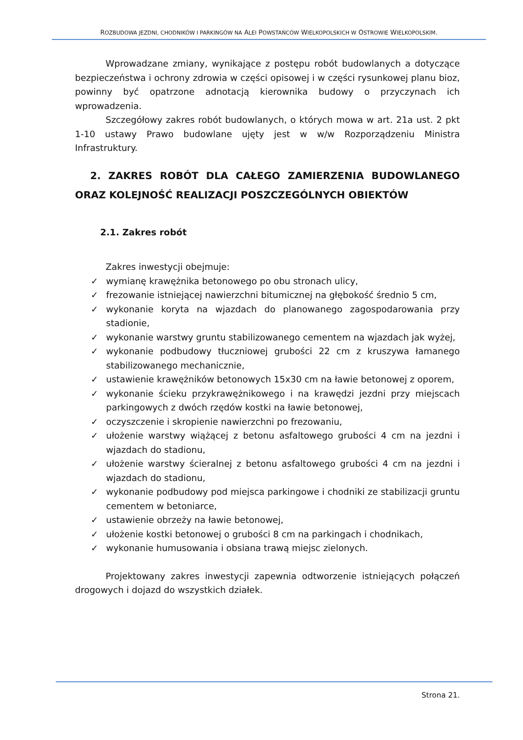ROZBUDOWA JEZDNI, CHODNIKÓW I PARKINGÓW NA ALEI POWSTAŃCÓW WIELKOPOLSKICH W OSTROWIE WIELKOPOLSKIM.
Wprowadzane zmiany, wynikające z postępu robót budowlanych a dotyczące bezpieczeństwa i ochrony zdrowia w części opisowej i w części rysunkowej planu bioz, powinny być opatrzone adnotacją kierownika budowy o przyczynach ich wprowadzenia.
Szczegółowy zakres robót budowlanych, o których mowa w art. 21a ust. 2 pkt 1-10 ustawy Prawo budowlane ujęty jest w w/w Rozporządzeniu Ministra Infrastruktury.
2. ZAKRES ROBÓT DLA CAŁEGO ZAMIERZENIA BUDOWLANEGO ORAZ KOLEJNOŚĆ REALIZACJI POSZCZEGÓLNYCH OBIEKTÓW
2.1. Zakres robót
Zakres inwestycji obejmuje:
✓ wymianę krawężnika betonowego po obu stronach ulicy,
✓ frezowanie istniejącej nawierzchni bitumicznej na głębokość średnio 5 cm,
✓ wykonanie koryta na wjazdach do planowanego zagospodarowania przy stadionie,
✓ wykonanie warstwy gruntu stabilizowanego cementem na wjazdach jak wyżej,
✓ wykonanie podbudowy tłuczniowej grubości 22 cm z kruszywa łamanego stabilizowanego mechanicznie,
✓ ustawienie krawężników betonowych 15x30 cm na ławie betonowej z oporem,
✓ wykonanie ścieku przykrawężnikowego i na krawędzi jezdni przy miejscach parkingowych z dwóch rzędów kostki na ławie betonowej,
✓ oczyszczenie i skropienie nawierzchni po frezowaniu,
✓ ułożenie warstwy wiążącej z betonu asfaltowego grubości 4 cm na jezdni i wjazdach do stadionu,
✓ ułożenie warstwy ścieralnej z betonu asfaltowego grubości 4 cm na jezdni i wjazdach do stadionu,
✓ wykonanie podbudowy pod miejsca parkingowe i chodniki ze stabilizacji gruntu cementem w betoniarce,
✓ ustawienie obrzeży na ławie betonowej,
✓ ułożenie kostki betonowej o grubości 8 cm na parkingach i chodnikach,
✓ wykonanie humusowania i obsiana trawą miejsc zielonych.
Projektowany zakres inwestycji zapewnia odtworzenie istniejących połączeń drogowych i dojazd do wszystkich działek.
Strona 21.